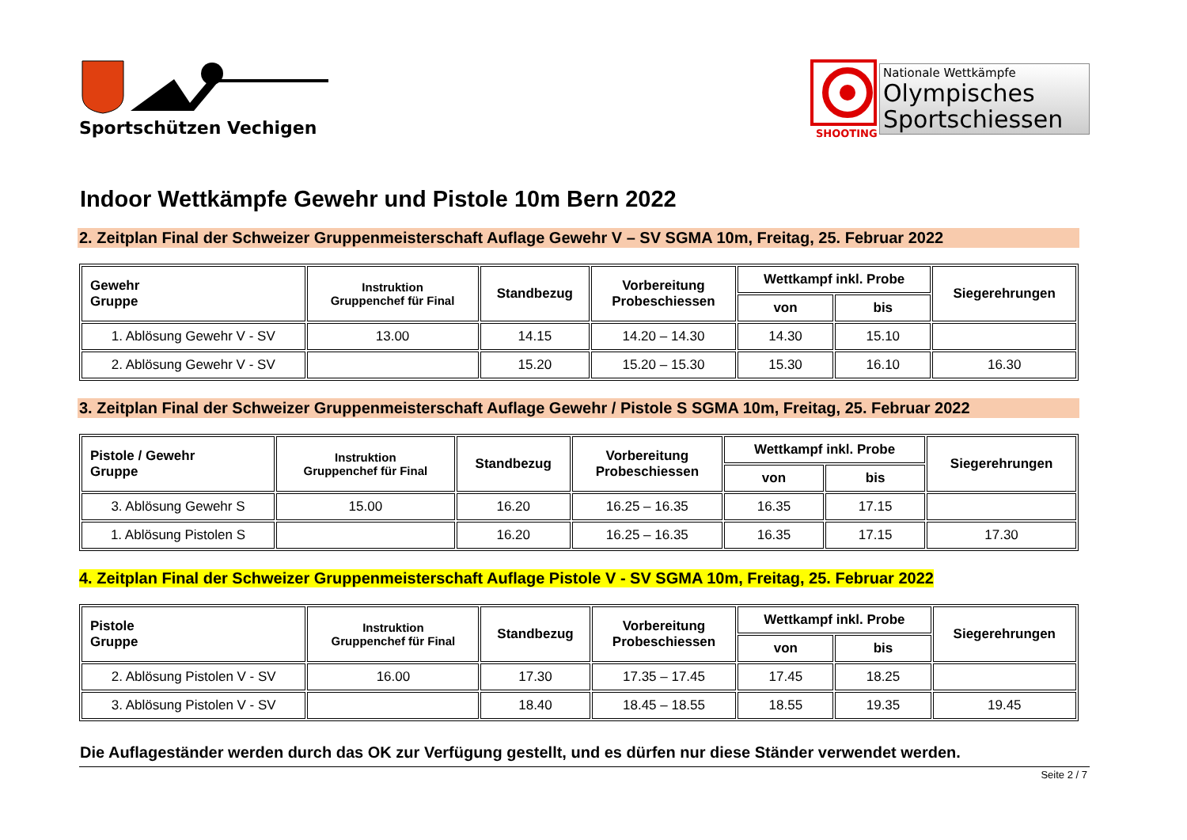Sportschützen Vechigen
SHOOTING
Nationale Wettkämpfe
Olympisches
Sportschiessen
Indoor Wettkämpfe Gewehr und Pistole 10m Bern 2022
2. Zeitplan Final der Schweizer Gruppenmeisterschaft Auflage Gewehr V – SV SGMA 10m, Freitag, 25. Februar 2022
| Gewehr Gruppe | Instruktion Gruppenchef für Final | Standbezug | Vorbereitung Probeschiessen | Wettkampf inkl. Probe | | Siegerehrungen |
| --- | --- | --- | --- | --- | --- | --- |
| | | | | von | bis | |
| 1. Ablösung Gewehr V - SV | 13.00 | 14.15 | 14.20 – 14.30 | 14.30 | 15.10 | |
| 2. Ablösung Gewehr V - SV | | 15.20 | 15.20 – 15.30 | 15.30 | 16.10 | 16.30 |
3. Zeitplan Final der Schweizer Gruppenmeisterschaft Auflage Gewehr / Pistole S SGMA 10m, Freitag, 25. Februar 2022
| Pistole / Gewehr Gruppe | Instruktion Gruppenchef für Final | Standbezug | Vorbereitung Probeschiessen | Wettkampf inkl. Probe | | Siegerehrungen |
| --- | --- | --- | --- | --- | --- | --- |
| | | | | von | bis | |
| 3. Ablösung Gewehr S | 15.00 | 16.20 | 16.25 – 16.35 | 16.35 | 17.15 | |
| 1. Ablösung Pistolen S | | 16.20 | 16.25 – 16.35 | 16.35 | 17.15 | 17.30 |
4. Zeitplan Final der Schweizer Gruppenmeisterschaft Auflage Pistole V - SV SGMA 10m, Freitag, 25. Februar 2022
| Pistole Gruppe | Instruktion Gruppenchef für Final | Standbezug | Vorbereitung Probeschiessen | Wettkampf inkl. Probe | | Siegerehrungen |
| --- | --- | --- | --- | --- | --- | --- |
| | | | | von | bis | |
| 2. Ablösung Pistolen V - SV | 16.00 | 17.30 | 17.35 – 17.45 | 17.45 | 18.25 | |
| 3. Ablösung Pistolen V - SV | | 18.40 | 18.45 – 18.55 | 18.55 | 19.35 | 19.45 |
Die Auflageständer werden durch das OK zur Verfügung gestellt, und es dürfen nur diese Ständer verwendet werden.
Seite 2 / 7